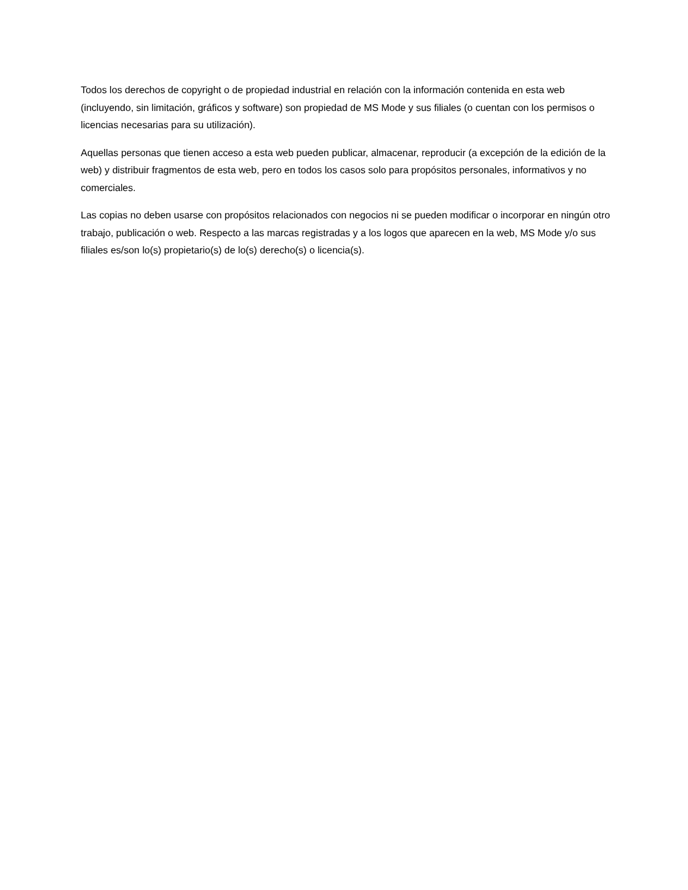Todos los derechos de copyright o de propiedad industrial en relación con la información contenida en esta web (incluyendo, sin limitación, gráficos y software) son propiedad de MS Mode y sus filiales (o cuentan con los permisos o licencias necesarias para su utilización).
Aquellas personas que tienen acceso a esta web pueden publicar, almacenar, reproducir (a excepción de la edición de la web) y distribuir fragmentos de esta web, pero en todos los casos solo para propósitos personales, informativos y no comerciales.
Las copias no deben usarse con propósitos relacionados con negocios ni se pueden modificar o incorporar en ningún otro trabajo, publicación o web. Respecto a las marcas registradas y a los logos que aparecen en la web, MS Mode y/o sus filiales es/son lo(s) propietario(s) de lo(s) derecho(s) o licencia(s).